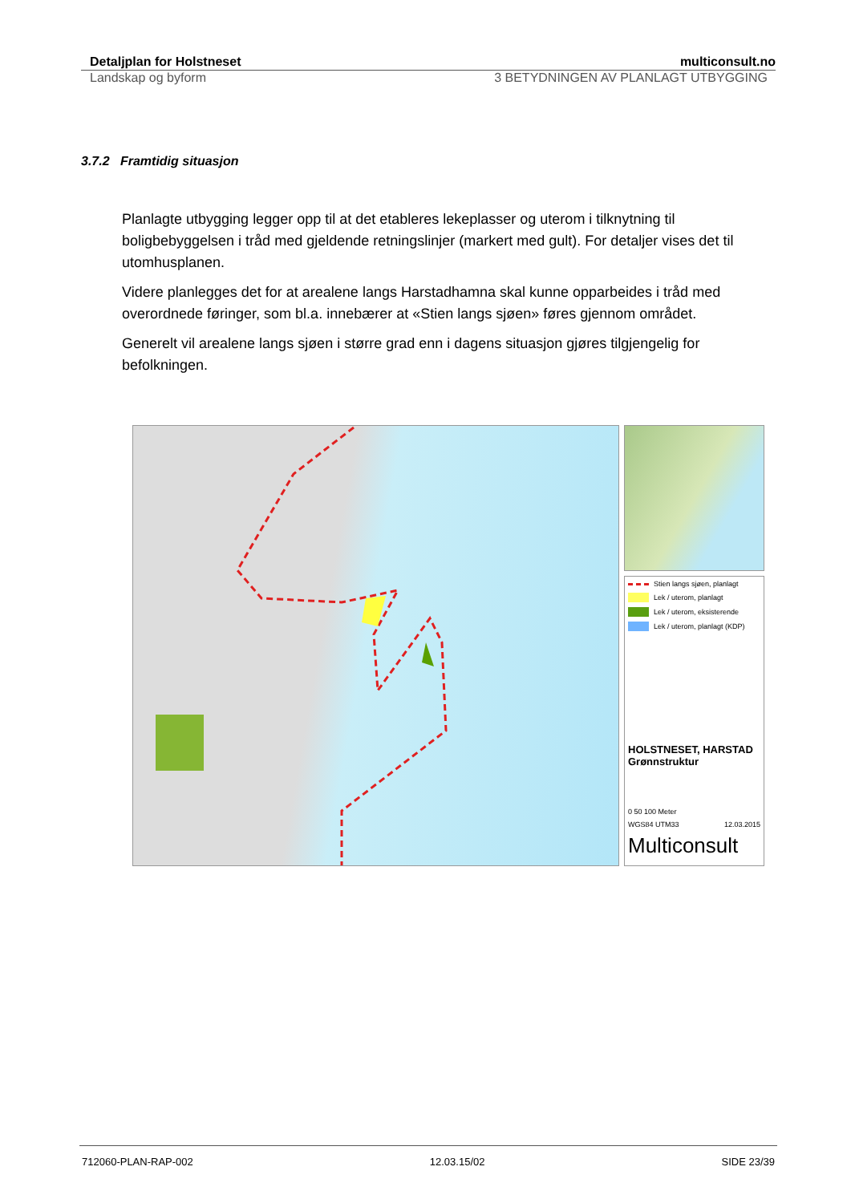Detaljplan for Holstneset multiconsult.no
Landskap og byform 3 BETYDNINGEN AV PLANLAGT UTBYGGING
3.7.2 Framtidig situasjon
Planlagte utbygging legger opp til at det etableres lekeplasser og uterom i tilknytning til boligbebyggelsen i tråd med gjeldende retningslinjer (markert med gult). For detaljer vises det til utomhusplanen.
Videre planlegges det for at arealene langs Harstadhamna skal kunne opparbeides i tråd med overordnede føringer, som bl.a. innebærer at «Stien langs sjøen» føres gjennom området.
Generelt vil arealene langs sjøen i større grad enn i dagens situasjon gjøres tilgjengelig for befolkningen.
Stien langs sjøen, planlagt
Lek / uterom, planlagt
Lek / uterom, eksisterende
Lek / uterom, planlagt (KDP)
HOLSTNESET, HARSTAD
Grønnstruktur
0 50 100 Meter
WGS84 UTM33 12.03.2015
Multiconsult
712060-PLAN-RAP-002 12.03.15/02 SIDE 23/39